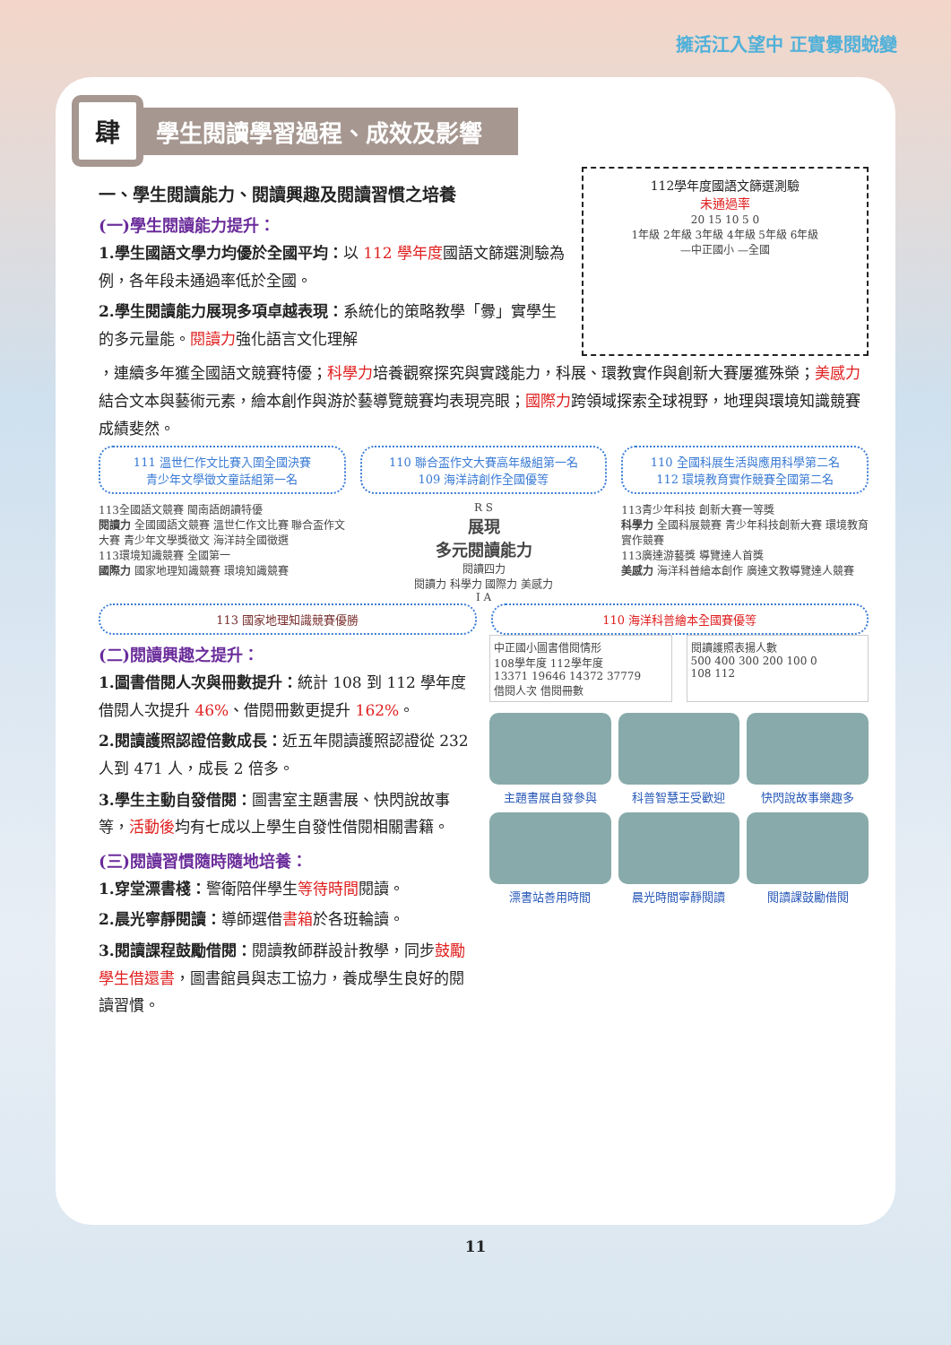擁活江入望中 正實釁閱蛻變
肆
學生閱讀學習過程、成效及影響
一、學生閱讀能力、閱讀興趣及閱讀習慣之培養
(一)學生閱讀能力提升：
1.學生國語文學力均優於全國平均：以 112 學年度國語文篩選測驗為例，各年段未通過率低於全國。
2.學生閱讀能力展現多項卓越表現：系統化的策略教學「釁」實學生的多元量能。閱讀力強化語言文化理解
112學年度國語文篩選測驗
未通過率
20 15 10 5 0
1年級 2年級 3年級 4年級 5年級 6年級
—中正國小 —全國
，連續多年獲全國語文競賽特優；科學力培養觀察探究與實踐能力，科展、環教實作與創新大賽屢獲殊榮；美感力結合文本與藝術元素，繪本創作與游於藝導覽競賽均表現亮眼；國際力跨領域探索全球視野，地理與環境知識競賽成績斐然。
111 溫世仁作文比賽入圍全國決賽
青少年文學徵文童話組第一名
110 聯合盃作文大賽高年級組第一名
109 海洋詩創作全國優等
110 全國科展生活與應用科學第二名
112 環境教育實作競賽全國第二名
113全國語文競賽 閩南語朗讀特優
閱讀力 全國國語文競賽 溫世仁作文比賽 聯合盃作文大賽 青少年文學獎徵文 海洋詩全國徵選
113環境知識競賽 全國第一
國際力 國家地理知識競賽 環境知識競賽
R S
展現
多元閱讀能力
閱讀四力
閱讀力 科學力 國際力 美感力
I A
113青少年科技 創新大賽一等獎
科學力 全國科展競賽 青少年科技創新大賽 環境教育實作競賽
113廣達游藝獎 導覽達人首獎
美感力 海洋科普繪本創作 廣達文教導覽達人競賽
113 國家地理知識競賽優勝 110 海洋科普繪本全國賽優等
(二)閱讀興趣之提升：
1.圖書借閱人次與冊數提升：統計 108 到 112 學年度借閱人次提升 46%、借閱冊數更提升 162%。
2.閱讀護照認證倍數成長：近五年閱讀護照認證從 232 人到 471 人，成長 2 倍多。
3.學生主動自發借閱：圖書室主題書展、快閃說故事等，活動後均有七成以上學生自發性借閱相關書籍。
(三)閱讀習慣隨時隨地培養：
1.穿堂漂書棧：警衛陪伴學生等待時間閱讀。
2.晨光寧靜閱讀：導師選借書箱於各班輪讀。
3.閱讀課程鼓勵借閱：閱讀教師群設計教學，同步鼓勵學生借還書，圖書館員與志工協力，養成學生良好的閱讀習慣。
中正國小圖書借閱情形
108學年度 112學年度
13371 19646 14372 37779
借閱人次 借閱冊數
閱讀護照表揚人數
500 400 300 200 100 0
108 112
主題書展自發參與
科普智慧王受歡迎
快閃說故事樂趣多
漂書站善用時間
晨光時間寧靜閱讀
閱讀課鼓勵借閱
11